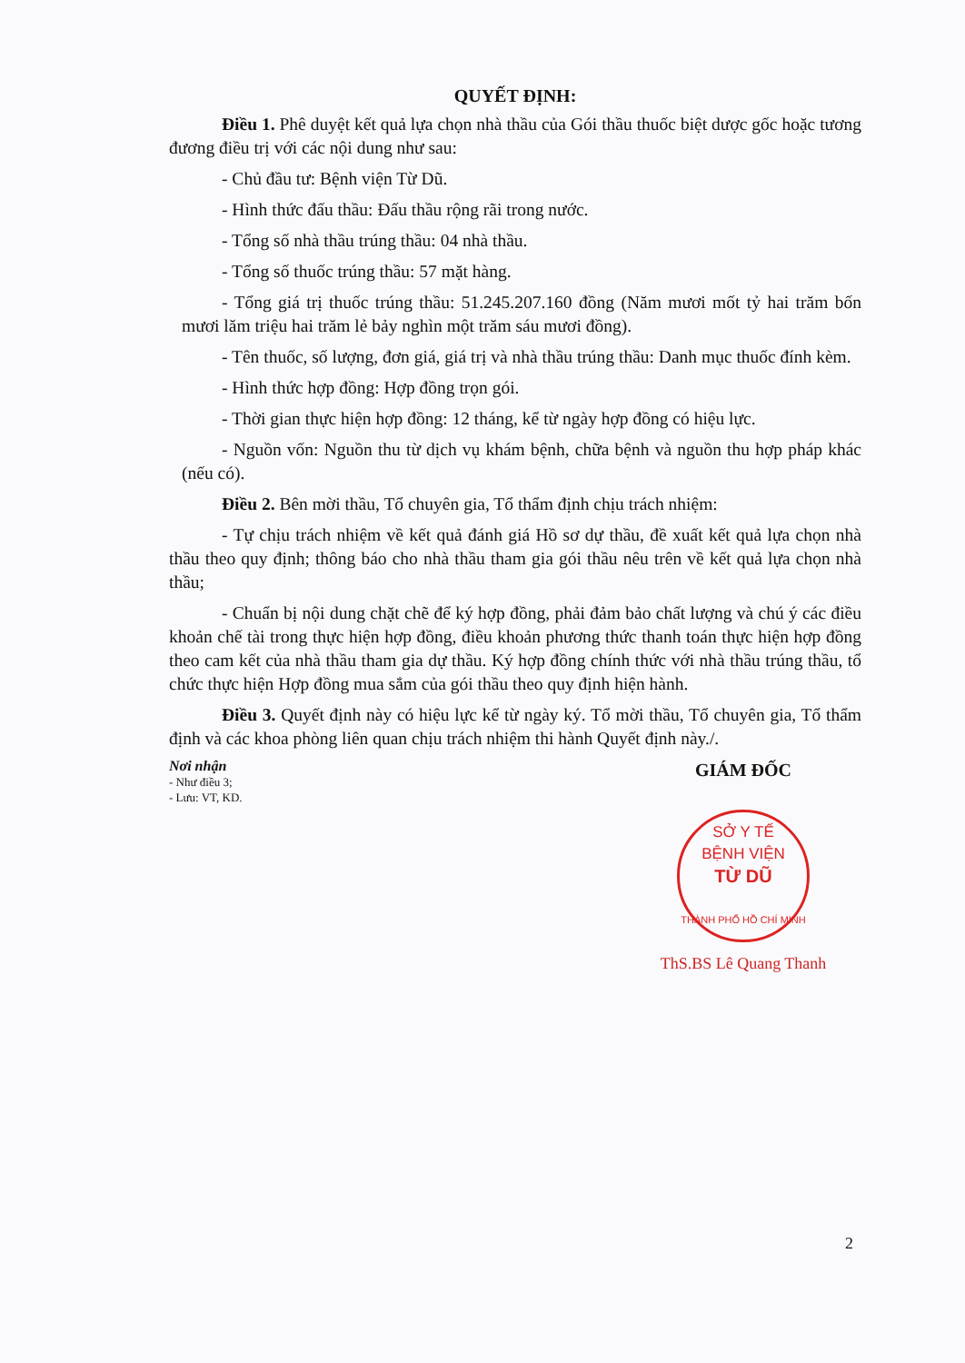QUYẾT ĐỊNH:
Điều 1. Phê duyệt kết quả lựa chọn nhà thầu của Gói thầu thuốc biệt dược gốc hoặc tương đương điều trị với các nội dung như sau:
- Chủ đầu tư: Bệnh viện Từ Dũ.
- Hình thức đấu thầu: Đấu thầu rộng rãi trong nước.
- Tổng số nhà thầu trúng thầu: 04 nhà thầu.
- Tổng số thuốc trúng thầu: 57 mặt hàng.
- Tổng giá trị thuốc trúng thầu: 51.245.207.160 đồng (Năm mươi mốt tỷ hai trăm bốn mươi lăm triệu hai trăm lẻ bảy nghìn một trăm sáu mươi đồng).
- Tên thuốc, số lượng, đơn giá, giá trị và nhà thầu trúng thầu: Danh mục thuốc đính kèm.
- Hình thức hợp đồng: Hợp đồng trọn gói.
- Thời gian thực hiện hợp đồng: 12 tháng, kể từ ngày hợp đồng có hiệu lực.
- Nguồn vốn: Nguồn thu từ dịch vụ khám bệnh, chữa bệnh và nguồn thu hợp pháp khác (nếu có).
Điều 2. Bên mời thầu, Tổ chuyên gia, Tổ thẩm định chịu trách nhiệm:
- Tự chịu trách nhiệm về kết quả đánh giá Hồ sơ dự thầu, đề xuất kết quả lựa chọn nhà thầu theo quy định; thông báo cho nhà thầu tham gia gói thầu nêu trên về kết quả lựa chọn nhà thầu;
- Chuẩn bị nội dung chặt chẽ để ký hợp đồng, phải đảm bảo chất lượng và chú ý các điều khoản chế tài trong thực hiện hợp đồng, điều khoản phương thức thanh toán thực hiện hợp đồng theo cam kết của nhà thầu tham gia dự thầu. Ký hợp đồng chính thức với nhà thầu trúng thầu, tổ chức thực hiện Hợp đồng mua sắm của gói thầu theo quy định hiện hành.
Điều 3. Quyết định này có hiệu lực kể từ ngày ký. Tổ mời thầu, Tổ chuyên gia, Tổ thẩm định và các khoa phòng liên quan chịu trách nhiệm thi hành Quyết định này./.
Nơi nhận
- Như điều 3;
- Lưu: VT, KD.
GIÁM ĐỐC
SỞ Y TẾ
BỆNH VIỆN
TỪ DŨ
THÀNH PHỐ HỒ CHÍ MINH
ThS.BS Lê Quang Thanh
2